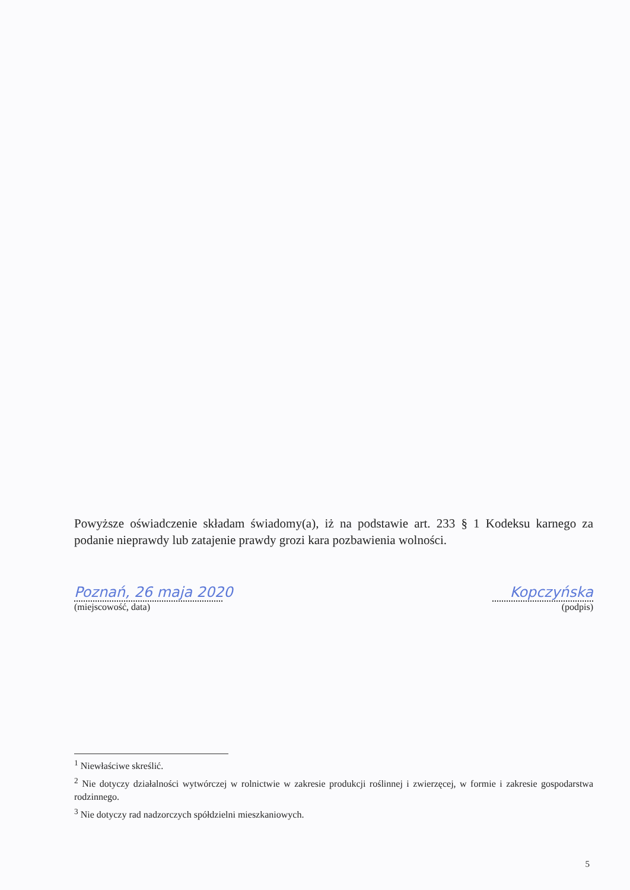Powyższe oświadczenie składam świadomy(a), iż na podstawie art. 233 § 1 Kodeksu karnego za podanie nieprawdy lub zatajenie prawdy grozi kara pozbawienia wolności.
Poznań, 26 maja 2020
(miejscowość, data)
Kopczyńska
(podpis)
<sup>1</sup> Niewłaściwe skreślić.
<sup>2</sup> Nie dotyczy działalności wytwórczej w rolnictwie w zakresie produkcji roślinnej i zwierzęcej, w formie i zakresie gospodarstwa rodzinnego.
<sup>3</sup> Nie dotyczy rad nadzorczych spółdzielni mieszkaniowych.
5